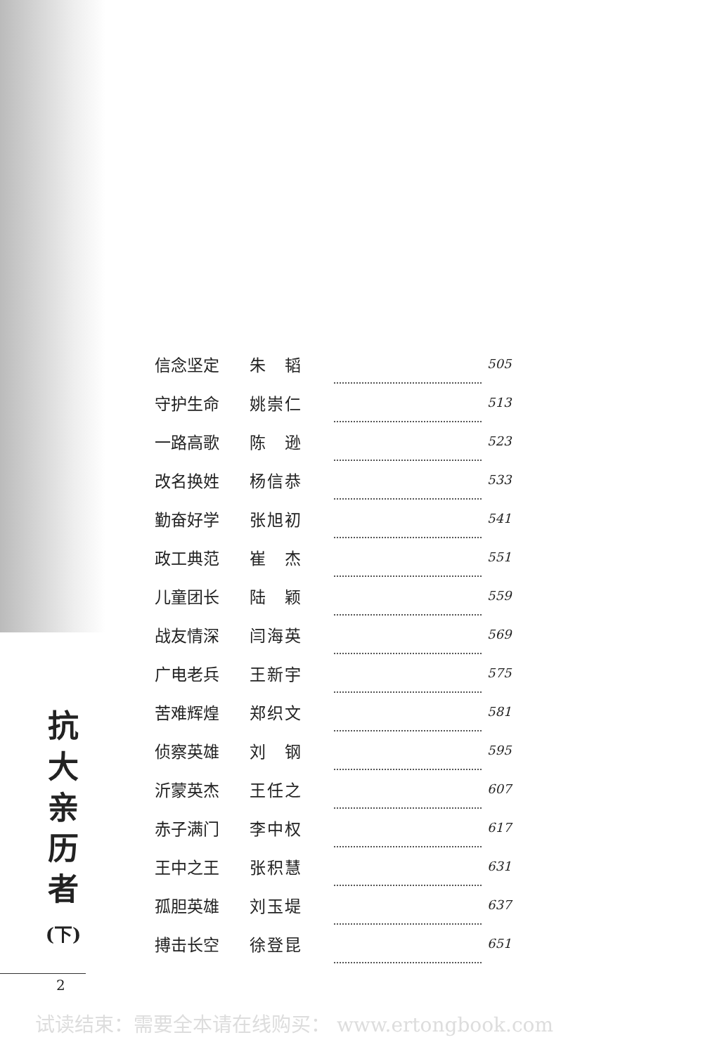| 信念坚定 | 朱 韬 | | 505 |
| 守护生命 | 姚崇仁 | | 513 |
| 一路高歌 | 陈 逊 | | 523 |
| 改名换姓 | 杨信恭 | | 533 |
| 勤奋好学 | 张旭初 | | 541 |
| 政工典范 | 崔 杰 | | 551 |
| 儿童团长 | 陆 颖 | | 559 |
| 战友情深 | 闫海英 | | 569 |
| 广电老兵 | 王新宇 | | 575 |
| 苦难辉煌 | 郑织文 | | 581 |
| 侦察英雄 | 刘 钢 | | 595 |
| 沂蒙英杰 | 王任之 | | 607 |
| 赤子满门 | 李中权 | | 617 |
| 王中之王 | 张积慧 | | 631 |
| 孤胆英雄 | 刘玉堤 | | 637 |
| 搏击长空 | 徐登昆 | | 651 |
抗
大
亲
历
者
(下)
2
试读结束：需要全本请在线购买： www.ertongbook.com